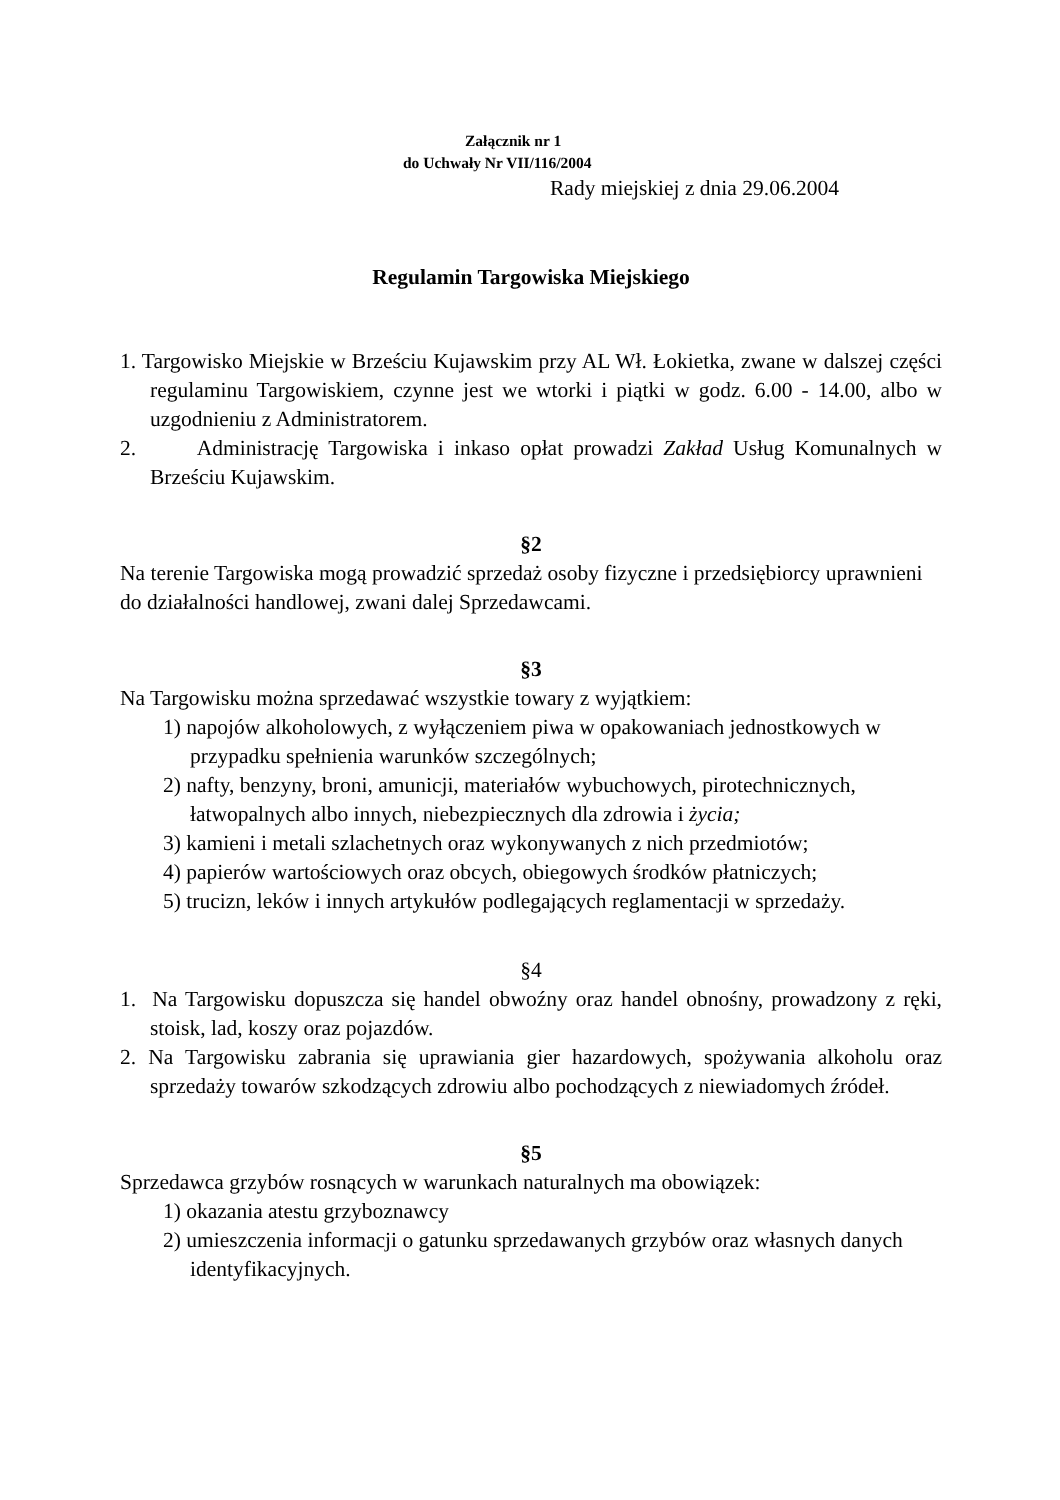Załącznik nr 1
do Uchwały Nr VII/116/2004
Rady miejskiej z dnia 29.06.2004
Regulamin Targowiska Miejskiego
1. Targowisko Miejskie w Brześciu Kujawskim przy AL Wł. Łokietka, zwane w dalszej części regulaminu Targowiskiem, czynne jest we wtorki i piątki w godz. 6.00 - 14.00, albo w uzgodnieniu z Administratorem.
2. Administrację Targowiska i inkaso opłat prowadzi Zakład Usług Komunalnych w Brześciu Kujawskim.
§2
Na terenie Targowiska mogą prowadzić sprzedaż osoby fizyczne i przedsiębiorcy uprawnieni do działalności handlowej, zwani dalej Sprzedawcami.
§3
Na Targowisku można sprzedawać wszystkie towary z wyjątkiem:
1) napojów alkoholowych, z wyłączeniem piwa w opakowaniach jednostkowych w przypadku spełnienia warunków szczególnych;
2) nafty, benzyny, broni, amunicji, materiałów wybuchowych, pirotechnicznych, łatwopalnych albo innych, niebezpiecznych dla zdrowia i życia;
3) kamieni i metali szlachetnych oraz wykonywanych z nich przedmiotów;
4) papierów wartościowych oraz obcych, obiegowych środków płatniczych;
5) trucizn, leków i innych artykułów podlegających reglamentacji w sprzedaży.
§4
1. Na Targowisku dopuszcza się handel obwoźny oraz handel obnośny, prowadzony z ręki, stoisk, lad, koszy oraz pojazdów.
2. Na Targowisku zabrania się uprawiania gier hazardowych, spożywania alkoholu oraz sprzedaży towarów szkodzących zdrowiu albo pochodzących z niewiadomych źródeł.
§5
Sprzedawca grzybów rosnących w warunkach naturalnych ma obowiązek:
1) okazania atestu grzyboznawcy
2) umieszczenia informacji o gatunku sprzedawanych grzybów oraz własnych danych identyfikacyjnych.